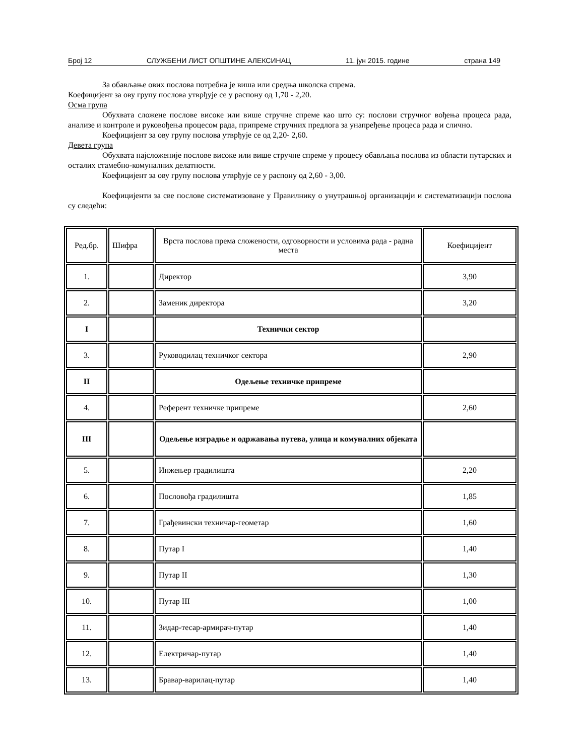Број 12 СЛУЖБЕНИ ЛИСТ ОПШТИНЕ АЛЕКСИНАЦ 11. јун 2015. године страна 149
За обављање ових послова потребна је виша или средња школска спрема.
Коефицијент за ову групу послова утврђује се у распону од 1,70 - 2,20.
Осма група
Обухвата сложене послове високе или више стручне спреме као што су: послови стручног вођења процеса рада, анализе и контроле и руковођења процесом рада, припреме стручних предлога за унапређење процеса рада и слично.
Коефицијент за ову групу послова утврђује се од 2,20- 2,60.
Девета група
Обухвата најсложеније послове високе или више стручне спреме у процесу обављања послова из области путарских и осталих стамебно-комуналних делатности.
Коефицијент за ову групу послова утврђује се у распону од 2,60 - 3,00.
Коефицијенти за све послове систематизоване у Правилнику о унутрашњој организацији и систематизацији послова су следећи:
| Ред.бр. | Шифра | Врста послова према сложености, одговорности и условима рада - радна места | Коефицијент |
| 1. | | Директор | 3,90 |
| 2. | | Заменик директора | 3,20 |
| I | | Технички сектор | |
| 3. | | Руководилац техничког сектора | 2,90 |
| II | | Одељење техничке припреме | |
| 4. | | Референт техничке припреме | 2,60 |
| III | | Одељење изградње и одржавања путева, улица и комуналних објеката | |
| 5. | | Инжењер градилишта | 2,20 |
| 6. | | Пословођа градилишта | 1,85 |
| 7. | | Грађевински техничар-геометар | 1,60 |
| 8. | | Путар I | 1,40 |
| 9. | | Путар II | 1,30 |
| 10. | | Путар III | 1,00 |
| 11. | | Зидар-тесар-армирач-путар | 1,40 |
| 12. | | Електричар-путар | 1,40 |
| 13. | | Бравар-варилац-путар | 1,40 |